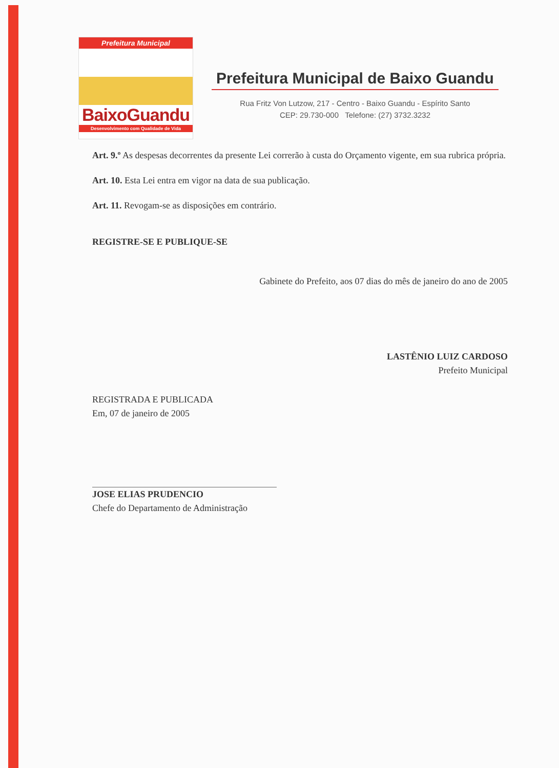Prefeitura Municipal
BaixoGuandu
Desenvolvimento com Qualidade de Vida
Prefeitura Municipal de Baixo Guandu
Rua Fritz Von Lutzow, 217 - Centro - Baixo Guandu - Espírito Santo
CEP: 29.730-000 Telefone: (27) 3732.3232
Art. 9.º As despesas decorrentes da presente Lei correrão à custa do Orçamento vigente, em sua rubrica própria.
Art. 10. Esta Lei entra em vigor na data de sua publicação.
Art. 11. Revogam-se as disposições em contrário.
REGISTRE-SE E PUBLIQUE-SE
Gabinete do Prefeito, aos 07 dias do mês de janeiro do ano de 2005
LASTÊNIO LUIZ CARDOSO
Prefeito Municipal
REGISTRADA E PUBLICADA
Em, 07 de janeiro de 2005
JOSE ELIAS PRUDENCIO
Chefe do Departamento de Administração